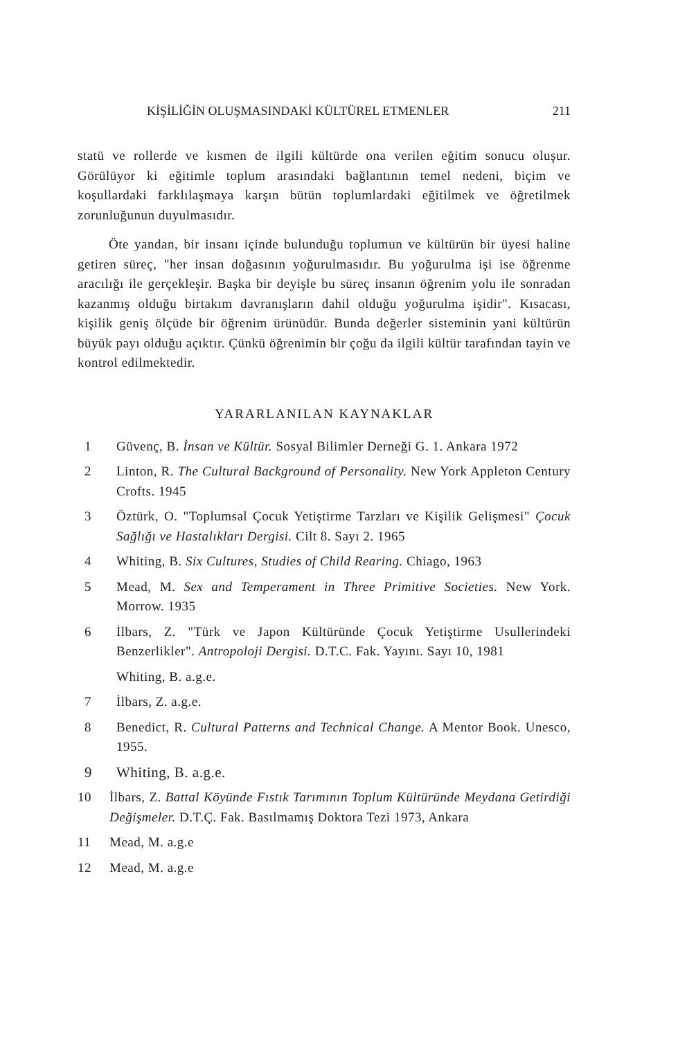KİŞİLİĞİN OLUŞMASINDAKİ KÜLTÜREL ETMENLER 211
statü ve rollerde ve kısmen de ilgili kültürde ona verilen eğitim sonucu oluşur. Görülüyor ki eğitimle toplum arasındaki bağlantının temel nedeni, biçim ve koşullardaki farklılaşmaya karşın bütün toplumlardaki eğitilmek ve öğretilmek zorunluğunun duyulmasıdır.
Öte yandan, bir insanı içinde bulunduğu toplumun ve kültürün bir üyesi haline getiren süreç, "her insan doğasının yoğurulmasıdır. Bu yoğurulma işi ise öğrenme aracılığı ile gerçekleşir. Başka bir deyişle bu süreç insanın öğrenim yolu ile sonradan kazanmış olduğu birtakım davranışların dahil olduğu yoğurulma işidir". Kısacası, kişilik geniş ölçüde bir öğrenim ürünüdür. Bunda değerler sisteminin yani kültürün büyük payı olduğu açıktır. Çünkü öğrenimin bir çoğu da ilgili kültür tarafından tayin ve kontrol edilmektedir.
YARARLANILAN KAYNAKLAR
1 Güvenç, B. İnsan ve Kültür. Sosyal Bilimler Derneği G. 1. Ankara 1972
2 Linton, R. The Cultural Background of Personality. New York Appleton Century Crofts. 1945
3 Öztürk, O. "Toplumsal Çocuk Yetiştirme Tarzları ve Kişilik Gelişmesi" Çocuk Sağlığı ve Hastalıkları Dergisi. Cilt 8. Sayı 2. 1965
4 Whiting, B. Six Cultures, Studies of Child Rearing. Chiago, 1963
5 Mead, M. Sex and Temperament in Three Primitive Societies. New York. Morrow. 1935
6 İlbars, Z. "Türk ve Japon Kültüründe Çocuk Yetiştirme Usullerindeki Benzerlikler". Antropoloji Dergisi. D.T.C. Fak. Yayını. Sayı 10, 1981
Whiting, B. a.g.e.
7 İlbars, Z. a.g.e.
8 Benedict, R. Cultural Patterns and Technical Change. A Mentor Book. Unesco, 1955.
9 Whiting, B. a.g.e.
10 İlbars, Z. Battal Köyünde Fıstık Tarımının Toplum Kültüründe Meydana Getirdiği Değişmeler. D.T.Ç. Fak. Basılmamış Doktora Tezi 1973, Ankara
11 Mead, M. a.g.e
12 Mead, M. a.g.e